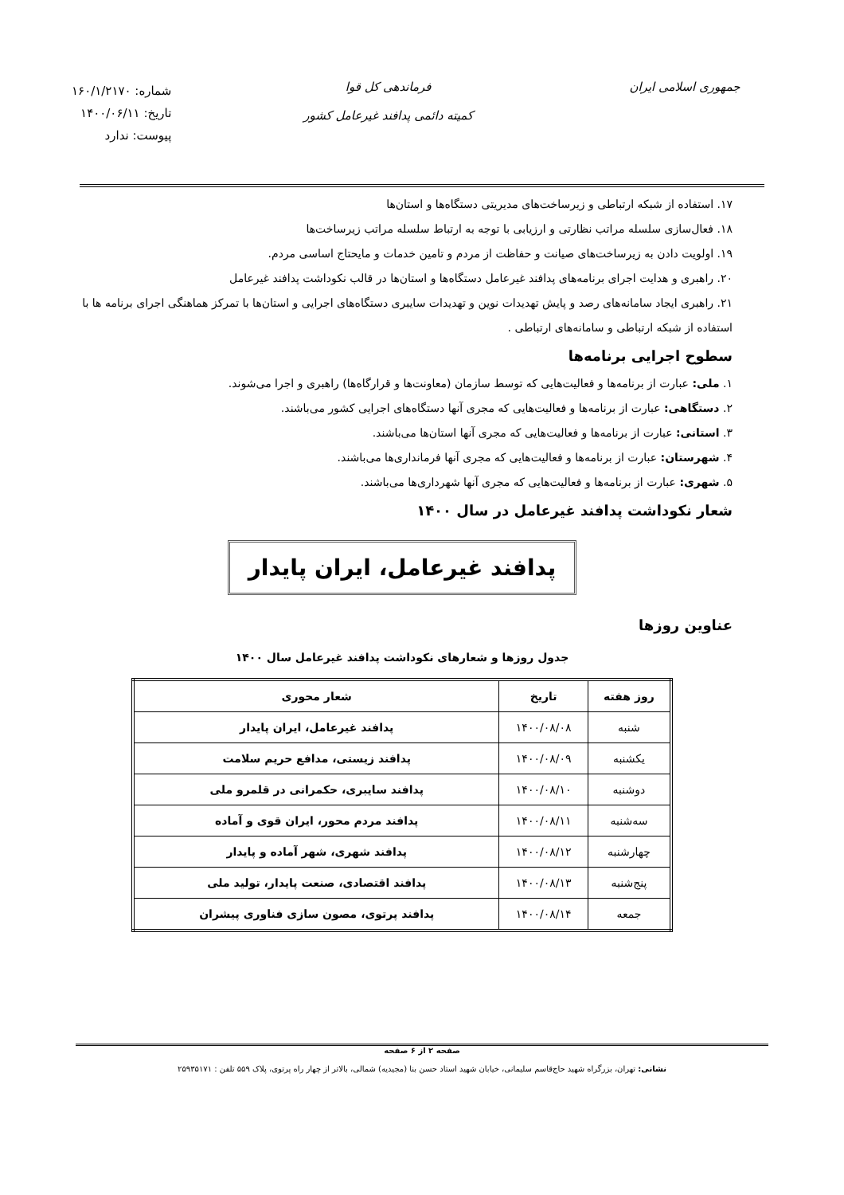جمهوری اسلامی ایران فرماندهی کل قوا
کمیته دائمی پدافند غیرعامل کشور
شماره: ۱۶۰/۱/۲۱۷۰
تاریخ: ۱۴۰۰/۰۶/۱۱
پیوست: ندارد
۱۷. استفاده از شبکه ارتباطی و زیرساخت‌های مدیریتی دستگاه‌ها و استان‌ها
۱۸. فعال‌سازی سلسله مراتب نظارتی و ارزیابی با توجه به ارتباط سلسله مراتب زیرساخت‌ها
۱۹. اولویت دادن به زیرساخت‌های صیانت و حفاظت از مردم و تامین خدمات و مایحتاج اساسی مردم.
۲۰. راهبری و هدایت اجرای برنامه‌های پدافند غیرعامل دستگاه‌ها و استان‌ها در قالب نکوداشت پدافند غیرعامل
۲۱. راهبری ایجاد سامانه‌های رصد و پایش تهدیدات نوین و تهدیدات سایبری دستگاه‌های اجرایی و استان‌ها با تمرکز هماهنگی اجرای برنامه ها با استفاده از شبکه ارتباطی و سامانه‌های ارتباطی .
سطوح اجرایی برنامه‌ها
۱. ملی: عبارت از برنامه‌ها و فعالیت‌هایی که توسط سازمان (معاونت‌ها و قرارگاه‌ها) راهبری و اجرا می‌شوند.
۲. دستگاهی: عبارت از برنامه‌ها و فعالیت‌هایی که مجری آنها دستگاه‌های اجرایی کشور می‌باشند.
۳. استانی: عبارت از برنامه‌ها و فعالیت‌هایی که مجری آنها استان‌ها می‌باشند.
۴. شهرستان: عبارت از برنامه‌ها و فعالیت‌هایی که مجری آنها فرمانداری‌ها می‌باشند.
۵. شهری: عبارت از برنامه‌ها و فعالیت‌هایی که مجری آنها شهرداری‌ها می‌باشند.
شعار نکوداشت پدافند غیرعامل در سال ۱۴۰۰
پدافند غیرعامل، ایران پایدار
عناوین روزها
جدول روزها و شعارهای نکوداشت پدافند غیرعامل سال ۱۴۰۰
| روز هفته | تاریخ | شعار محوری |
| --- | --- | --- |
| شنبه | ۱۴۰۰/۰۸/۰۸ | پدافند غیرعامل، ایران پایدار |
| یکشنبه | ۱۴۰۰/۰۸/۰۹ | پدافند زیستی، مدافع حریم سلامت |
| دوشنبه | ۱۴۰۰/۰۸/۱۰ | پدافند سایبری، حکمرانی در قلمرو ملی |
| سه‌شنبه | ۱۴۰۰/۰۸/۱۱ | پدافند مردم محور، ایران قوی و آماده |
| چهارشنبه | ۱۴۰۰/۰۸/۱۲ | پدافند شهری، شهر آماده و پایدار |
| پنج‌شنبه | ۱۴۰۰/۰۸/۱۳ | پدافند اقتصادی، صنعت پایدار، تولید ملی |
| جمعه | ۱۴۰۰/۰۸/۱۴ | پدافند پرتوی، مصون سازی فناوری پیشران |
صفحه ۲ از ۶ صفحه
نشانی: تهران، بزرگراه شهید حاج‌قاسم سلیمانی، خیابان شهید استاد حسن بنا (مجیدیه) شمالی، بالاتر از چهار راه پرتوی، پلاک ۵۵۹ تلفن : ۲۵۹۳۵۱۷۱